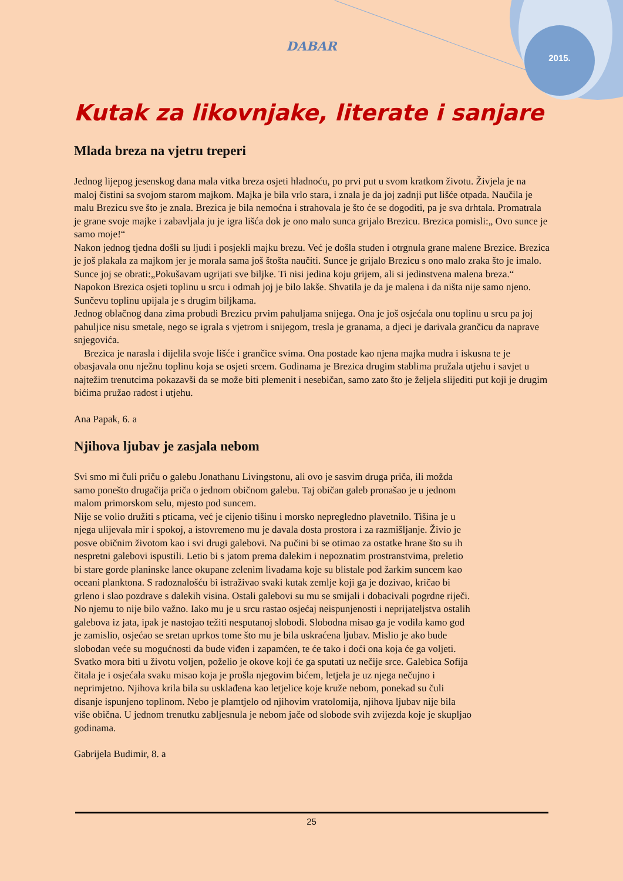DABAR
2015.
Kutak za likovnjake, literate i sanjare
Mlada breza na vjetru treperi
Jednog lijepog jesenskog dana mala vitka breza osjeti hladnoću, po prvi put u svom kratkom životu. Živjela je na maloj čistini sa svojom starom majkom. Majka je bila vrlo stara, i znala je da joj zadnji put lišće otpada. Naučila je malu Brezicu sve što je znala. Brezica je bila nemoćna i strahovala je što će se dogoditi, pa je sva drhtala. Promatrala je grane svoje majke i zabavljala ju je igra lišća dok je ono malo sunca grijalo Brezicu. Brezica pomisli:„ Ovo sunce je samo moje!“
Nakon jednog tjedna došli su ljudi i posjekli majku brezu. Već je došla studen i otrgnula grane malene Brezice. Brezica je još plakala za majkom jer je morala sama još štošta naučiti. Sunce je grijalo Brezicu s ono malo zraka što je imalo. Sunce joj se obrati:„Pokušavam ugrijati sve biljke. Ti nisi jedina koju grijem, ali si jedinstvena malena breza.“ Napokon Brezica osjeti toplinu u srcu i odmah joj je bilo lakše. Shvatila je da je malena i da ništa nije samo njeno. Sunčevu toplinu upijala je s drugim biljkama.
Jednog oblačnog dana zima probudi Brezicu prvim pahuljama snijega. Ona je još osjećala onu toplinu u srcu pa joj pahuljice nisu smetale, nego se igrala s vjetrom i snijegom, tresla je granama, a djeci je darivala grančicu da naprave snjegovića.
Brezica je narasla i dijelila svoje lišće i grančice svima. Ona postade kao njena majka mudra i iskusna te je obasjavala onu nježnu toplinu koja se osjeti srcem. Godinama je Brezica drugim stablima pružala utjehu i savjet u najtežim trenutcima pokazavši da se može biti plemenit i nesebičan, samo zato što je željela slijediti put koji je drugim bićima pružao radost i utjehu.
Ana Papak, 6. a
Njihova ljubav je zasjala nebom
Svi smo mi čuli priču o galebu Jonathanu Livingstonu, ali ovo je sasvim druga priča, ili možda samo ponešto drugačija priča o jednom običnom galebu. Taj običan galeb pronašao je u jednom malom primorskom selu, mjesto pod suncem.
Nije se volio družiti s pticama, već je cijenio tišinu i morsko nepregledno plavetnilo. Tišina je u njega ulijevala mir i spokoj, a istovremeno mu je davala dosta prostora i za razmišljanje. Živio je posve običnim životom kao i svi drugi galebovi. Na pučini bi se otimao za ostatke hrane što su ih nespretni galebovi ispustili. Letio bi s jatom prema dalekim i nepoznatim prostranstvima, preletio bi stare gorde planinske lance okupane zelenim livadama koje su blistale pod žarkim suncem kao oceani planktona. S radoznalošću bi istraživao svaki kutak zemlje koji ga je dozivao, kričao bi grleno i slao pozdrave s dalekih visina. Ostali galebovi su mu se smijali i dobacivali pogrdne riječi. No njemu to nije bilo važno. Iako mu je u srcu rastao osjećaj neispunjenosti i neprijateljstva ostalih galebova iz jata, ipak je nastojao težiti nesputanoj slobodi. Slobodna misao ga je vodila kamo god je zamislio, osjećao se sretan uprkos tome što mu je bila uskraćena ljubav. Mislio je ako bude slobodan veće su mogućnosti da bude viđen i zapamćen, te će tako i doći ona koja će ga voljeti. Svatko mora biti u životu voljen, poželio je okove koji će ga sputati uz nečije srce. Galebica Sofija čitala je i osjećala svaku misao koja je prošla njegovim bićem, letjela je uz njega nečujno i neprimjetno. Njihova krila bila su usklađena kao letjelice koje kruže nebom, ponekad su čuli disanje ispunjeno toplinom. Nebo je plamtjelo od njihovim vratolomija, njihova ljubav nije bila više obična. U jednom trenutku zabljesnula je nebom jače od slobode svih zvijezda koje je skupljao godinama.
Gabrijela Budimir, 8. a
25